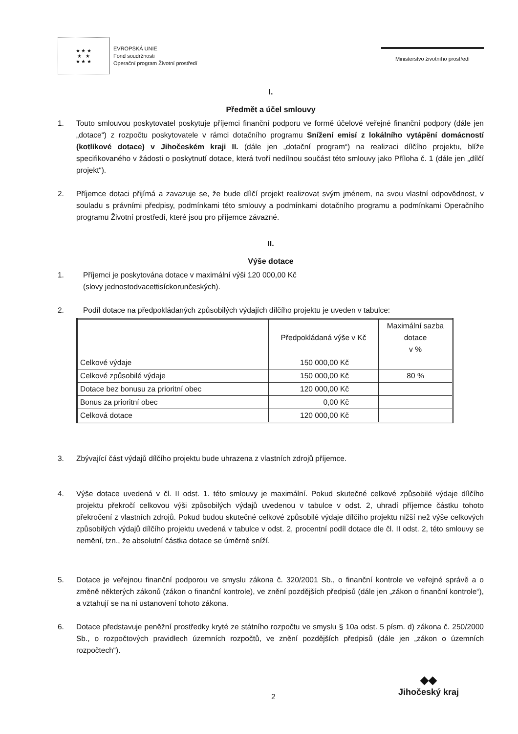★ ★ ★
★ ★
★ ★ ★
EVROPSKÁ UNIE
Fond soudržnosti
Operační program Životní prostředí
Ministerstvo životního prostředí
I.
Předmět a účel smlouvy
1. Touto smlouvou poskytovatel poskytuje příjemci finanční podporu ve formě účelové veřejné finanční podpory (dále jen „dotace“) z rozpočtu poskytovatele v rámci dotačního programu Snížení emisí z lokálního vytápění domácností (kotlíkové dotace) v Jihočeském kraji II. (dále jen „dotační program“) na realizaci dílčího projektu, blíže specifikovaného v žádosti o poskytnutí dotace, která tvoří nedílnou součást této smlouvy jako Příloha č. 1 (dále jen „dílčí projekt“).
2. Příjemce dotaci přijímá a zavazuje se, že bude dílčí projekt realizovat svým jménem, na svou vlastní odpovědnost, v souladu s právními předpisy, podmínkami této smlouvy a podmínkami dotačního programu a podmínkami Operačního programu Životní prostředí, které jsou pro příjemce závazné.
II.
Výše dotace
1. Příjemci je poskytována dotace v maximální výši 120 000,00 Kč
(slovy jednostodvacettisíckorunčeských).
2. Podíl dotace na předpokládaných způsobilých výdajích dílčího projektu je uveden v tabulce:
| | Předpokládaná výše v Kč | Maximální sazba dotace v % |
| --- | --- | --- |
| Celkové výdaje | 150 000,00 Kč | |
| Celkové způsobilé výdaje | 150 000,00 Kč | 80 % |
| Dotace bez bonusu za prioritní obec | 120 000,00 Kč | |
| Bonus za prioritní obec | 0,00 Kč | |
| Celková dotace | 120 000,00 Kč | |
3. Zbývající část výdajů dílčího projektu bude uhrazena z vlastních zdrojů příjemce.
4. Výše dotace uvedená v čl. II odst. 1. této smlouvy je maximální. Pokud skutečné celkové způsobilé výdaje dílčího projektu překročí celkovou výši způsobilých výdajů uvedenou v tabulce v odst. 2, uhradí příjemce částku tohoto překročení z vlastních zdrojů. Pokud budou skutečné celkové způsobilé výdaje dílčího projektu nižší než výše celkových způsobilých výdajů dílčího projektu uvedená v tabulce v odst. 2, procentní podíl dotace dle čl. II odst. 2, této smlouvy se nemění, tzn., že absolutní částka dotace se úměrně sníží.
5. Dotace je veřejnou finanční podporou ve smyslu zákona č. 320/2001 Sb., o finanční kontrole ve veřejné správě a o změně některých zákonů (zákon o finanční kontrole), ve znění pozdějších předpisů (dále jen „zákon o finanční kontrole“), a vztahují se na ni ustanovení tohoto zákona.
6. Dotace představuje peněžní prostředky kryté ze státního rozpočtu ve smyslu § 10a odst. 5 písm. d) zákona č. 250/2000 Sb., o rozpočtových pravidlech územních rozpočtů, ve znění pozdějších předpisů (dále jen „zákon o územních rozpočtech“).
2
◆◆
Jihočeský kraj